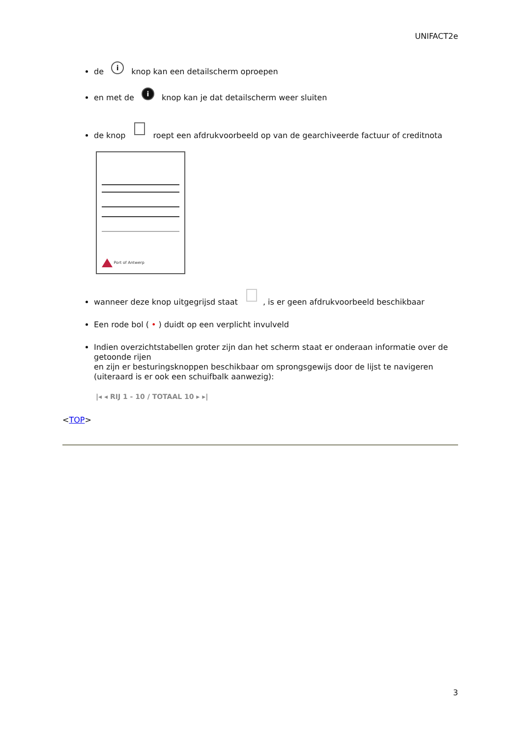UNIFACT2e
de i knop kan een detailscherm oproepen
en met de i knop kan je dat detailscherm weer sluiten
de knop roept een afdrukvoorbeeld op van de gearchiveerde factuur of creditnota
Port of Antwerp
wanneer deze knop uitgegrijsd staat , is er geen afdrukvoorbeeld beschikbaar
Een rode bol ( • ) duidt op een verplicht invulveld
Indien overzichtstabellen groter zijn dan het scherm staat er onderaan informatie over de getoonde rijen
en zijn er besturingsknoppen beschikbaar om sprongsgewijs door de lijst te navigeren (uiteraard is er ook een schuifbalk aanwezig):
|◂ ◂ RIJ 1 - 10 / TOTAAL 10 ▸ ▸|
<TOP>
3